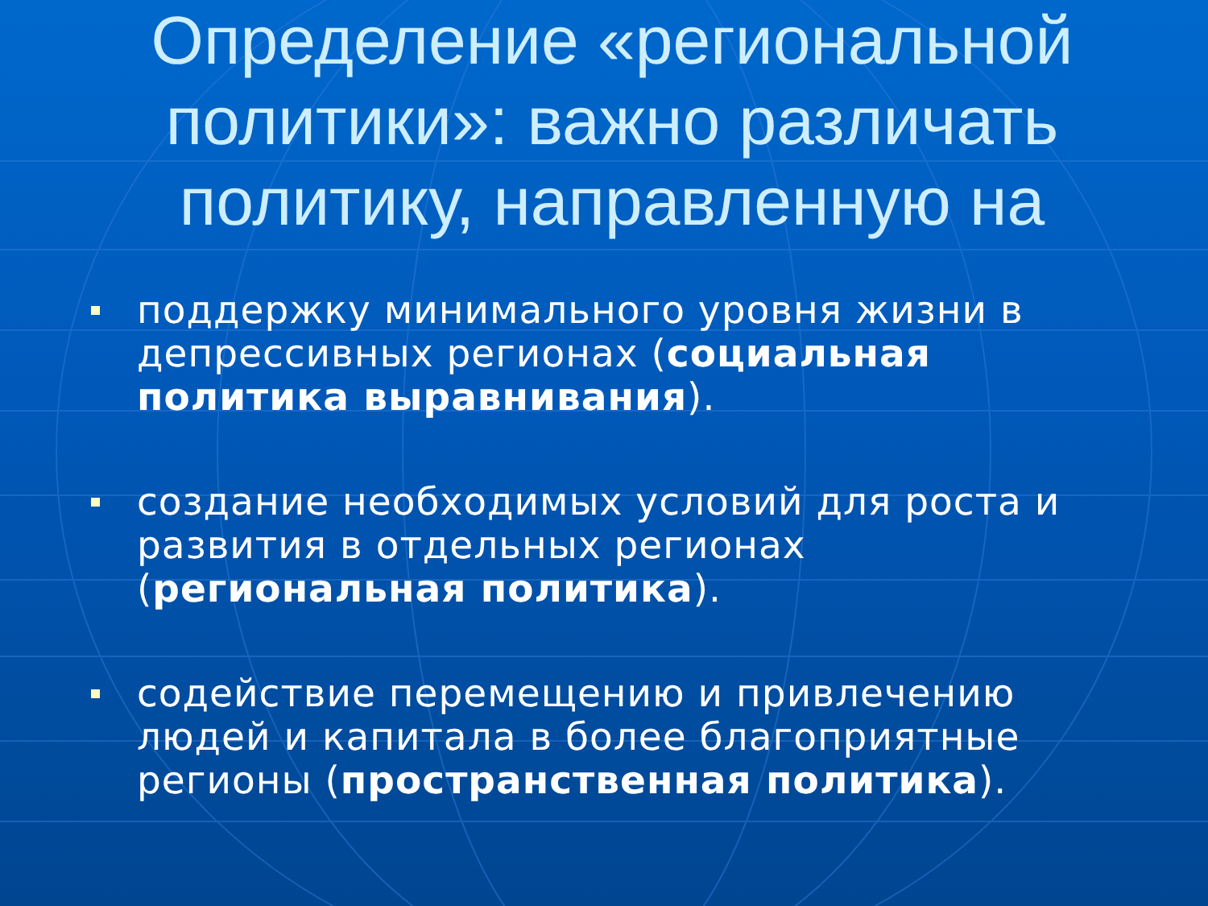Определение «региональной политики»: важно различать политику, направленную на
поддержку минимального уровня жизни в депрессивных регионах (социальная политика выравнивания).
создание необходимых условий для роста и развития в отдельных регионах (региональная политика).
содействие перемещению и привлечению людей и капитала в более благоприятные регионы (пространственная политика).